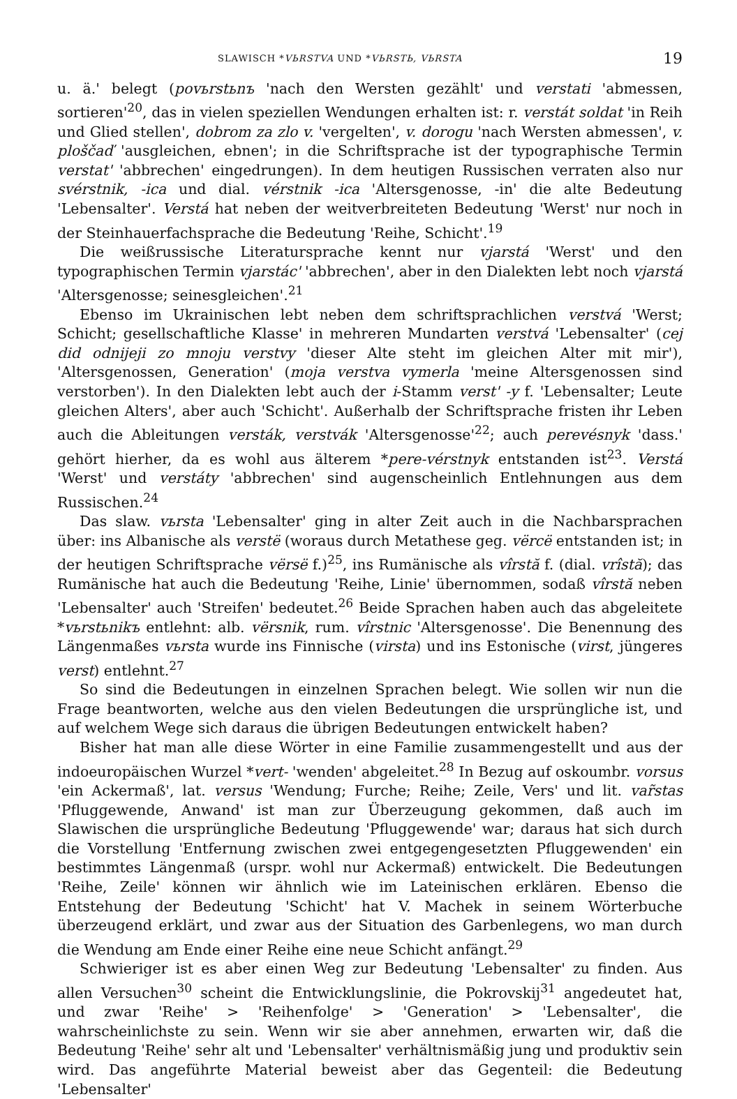SLAWISCH *VЬRSTVA UND *VЬRSTЬ, VЬRSTA 19
u. ä.' belegt (povьrstьnъ 'nach den Wersten gezählt' und verstati 'abmessen, sortieren'<sup>20</sup>, das in vielen speziellen Wendungen erhalten ist: r. verstát soldat 'in Reih und Glied stellen', dobrom za zlo v. 'vergelten', v. dorogu 'nach Wersten abmessen', v. ploščaď 'ausgleichen, ebnen'; in die Schriftsprache ist der typographische Termin verstat' 'abbrechen' eingedrungen). In dem heutigen Russischen verraten also nur svérstnik, -ica und dial. vérstnik -ica 'Altersgenosse, -in' die alte Bedeutung 'Lebensalter'. Verstá hat neben der weitverbreiteten Bedeutung 'Werst' nur noch in der Steinhauerfachsprache die Bedeutung 'Reihe, Schicht'.<sup>19</sup>
Die weißrussische Literatursprache kennt nur vjarstá 'Werst' und den typographischen Termin vjarstác' 'abbrechen', aber in den Dialekten lebt noch vjarstá 'Altersgenosse; seinesgleichen'.<sup>21</sup>
Ebenso im Ukrainischen lebt neben dem schriftsprachlichen verstvá 'Werst; Schicht; gesellschaftliche Klasse' in mehreren Mundarten verstvá 'Lebensalter' (cej did odnijeji zo mnoju verstvy 'dieser Alte steht im gleichen Alter mit mir'), 'Altersgenossen, Generation' (moja verstva vymerla 'meine Altersgenossen sind verstorben'). In den Dialekten lebt auch der i-Stamm verst' -y f. 'Lebensalter; Leute gleichen Alters', aber auch 'Schicht'. Außerhalb der Schriftsprache fristen ihr Leben auch die Ableitungen versták, verstvák 'Altersgenosse'<sup>22</sup>; auch perevésnyk 'dass.' gehört hierher, da es wohl aus älterem *pere-vérstnyk entstanden ist<sup>23</sup>. Verstá 'Werst' und verstáty 'abbrechen' sind augenscheinlich Entlehnungen aus dem Russischen.<sup>24</sup>
Das slaw. vьrsta 'Lebensalter' ging in alter Zeit auch in die Nachbarsprachen über: ins Albanische als verstë (woraus durch Metathese geg. vërcë entstanden ist; in der heutigen Schriftsprache vërsë f.)<sup>25</sup>, ins Rumänische als vîrstă f. (dial. vrîstă); das Rumänische hat auch die Bedeutung 'Reihe, Linie' übernommen, sodaß vîrstă neben 'Lebensalter' auch 'Streifen' bedeutet.<sup>26</sup> Beide Sprachen haben auch das abgeleitete *vьrstьnikъ entlehnt: alb. vërsnik, rum. vîrstnic 'Altersgenosse'. Die Benennung des Längenmaßes vьrsta wurde ins Finnische (virsta) und ins Estonische (virst, jüngeres verst) entlehnt.<sup>27</sup>
So sind die Bedeutungen in einzelnen Sprachen belegt. Wie sollen wir nun die Frage beantworten, welche aus den vielen Bedeutungen die ursprüngliche ist, und auf welchem Wege sich daraus die übrigen Bedeutungen entwickelt haben?
Bisher hat man alle diese Wörter in eine Familie zusammengestellt und aus der indoeuropäischen Wurzel *vert- 'wenden' abgeleitet.<sup>28</sup> In Bezug auf oskoumbr. vorsus 'ein Ackermaß', lat. versus 'Wendung; Furche; Reihe; Zeile, Vers' und lit. var̃stas 'Pfluggewende, Anwand' ist man zur Überzeugung gekommen, daß auch im Slawischen die ursprüngliche Bedeutung 'Pfluggewende' war; daraus hat sich durch die Vorstellung 'Entfernung zwischen zwei entgegengesetzten Pfluggewenden' ein bestimmtes Längenmaß (urspr. wohl nur Ackermaß) entwickelt. Die Bedeutungen 'Reihe, Zeile' können wir ähnlich wie im Lateinischen erklären. Ebenso die Entstehung der Bedeutung 'Schicht' hat V. Machek in seinem Wörterbuche überzeugend erklärt, und zwar aus der Situation des Garbenlegens, wo man durch die Wendung am Ende einer Reihe eine neue Schicht anfängt.<sup>29</sup>
Schwieriger ist es aber einen Weg zur Bedeutung 'Lebensalter' zu finden. Aus allen Versuchen<sup>30</sup> scheint die Entwicklungslinie, die Pokrovskij<sup>31</sup> angedeutet hat, und zwar 'Reihe' > 'Reihenfolge' > 'Generation' > 'Lebensalter', die wahrscheinlichste zu sein. Wenn wir sie aber annehmen, erwarten wir, daß die Bedeutung 'Reihe' sehr alt und 'Lebensalter' verhältnismäßig jung und produktiv sein wird. Das angeführte Material beweist aber das Gegenteil: die Bedeutung 'Lebensalter'